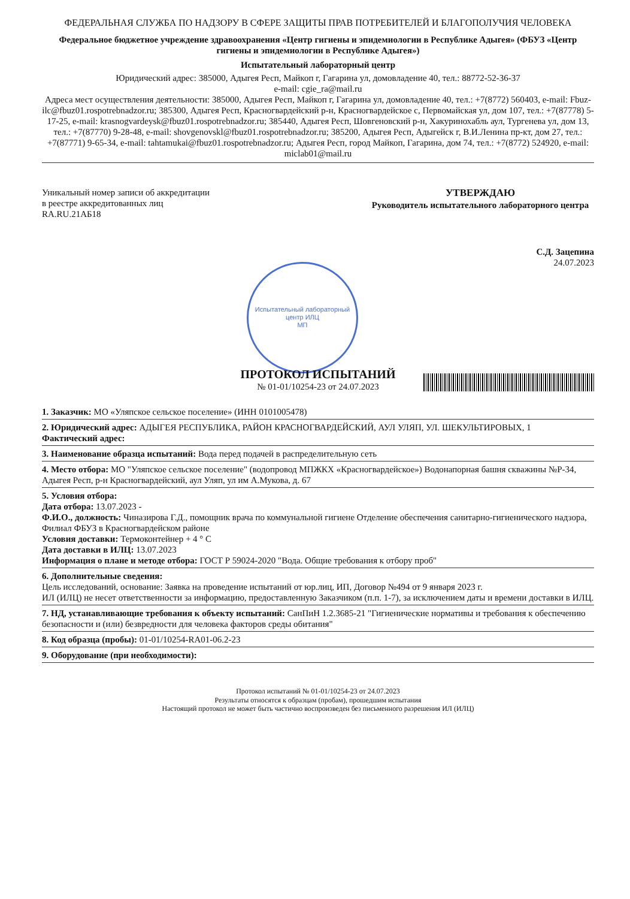ФЕДЕРАЛЬНАЯ СЛУЖБА ПО НАДЗОРУ В СФЕРЕ ЗАЩИТЫ ПРАВ ПОТРЕБИТЕЛЕЙ И БЛАГОПОЛУЧИЯ ЧЕЛОВЕКА
Федеральное бюджетное учреждение здравоохранения «Центр гигиены и эпидемиологии в Республике Адыгея» (ФБУЗ «Центр гигиены и эпидемиологии в Республике Адыгея»)
Испытательный лабораторный центр
Юридический адрес: 385000, Адыгея Респ, Майкоп г, Гагарина ул, домовладение 40, тел.: 88772-52-36-37
e-mail: cgie_ra@mail.ru
Адреса мест осуществления деятельности: 385000, Адыгея Респ, Майкоп г, Гагарина ул, домовладение 40, тел.: +7(8772) 560403, e-mail: Fbuz-ilc@fbuz01.rospotrebnadzor.ru; 385300, Адыгея Респ, Красногвардейский р-н, Красногвардейское с, Первомайская ул, дом 107, тел.: +7(87778) 5-17-25, e-mail: krasnogvardeysk@fbuz01.rospotrebnadzor.ru; 385440, Адыгея Респ, Шовгеновский р-н, Хакуринохабль аул, Тургенева ул, дом 13, тел.: +7(87770) 9-28-48, e-mail: shovgenovskl@fbuz01.rospotrebnadzor.ru; 385200, Адыгея Респ, Адыгейск г, В.И.Ленина пр-кт, дом 27, тел.: +7(87771) 9-65-34, e-mail: tahtamukai@fbuz01.rospotrebnadzor.ru; Адыгея Респ, город Майкоп, Гагарина, дом 74, тел.: +7(8772) 524920, e-mail: miclab01@mail.ru
Уникальный номер записи об аккредитации
в реестре аккредитованных лиц
RA.RU.21АБ18
УТВЕРЖДАЮ
Руководитель испытательного лабораторного центра
С.Д. Зацепина
24.07.2023
Испытательный лабораторный центр ИЛЦ
МП
ПРОТОКОЛ ИСПЫТАНИЙ
№ 01-01/10254-23 от 24.07.2023
1. Заказчик: МО «Уляпское сельское поселение» (ИНН 0101005478)
2. Юридический адрес: АДЫГЕЯ РЕСПУБЛИКА, РАЙОН КРАСНОГВАРДЕЙСКИЙ, АУЛ УЛЯП, УЛ. ШЕКУЛЬТИРОВЫХ, 1
Фактический адрес:
3. Наименование образца испытаний: Вода перед подачей в распределительную сеть
4. Место отбора: МО "Уляпское сельское поселение" (водопровод МПЖКХ «Красногвардейское») Водонапорная башня скважины №Р-34, Адыгея Респ, р-н Красногвардейский, аул Уляп, ул им А.Мукова, д. 67
5. Условия отбора:
Дата отбора: 13.07.2023 -
Ф.И.О., должность: Чиназирова Г.Д., помощник врача по коммунальной гигиене Отделение обеспечения санитарно-гигиенического надзора, Филиал ФБУЗ в Красногвардейском районе
Условия доставки: Термоконтейнер + 4 ° С
Дата доставки в ИЛЦ: 13.07.2023
Информация о плане и методе отбора: ГОСТ Р 59024-2020 "Вода. Общие требования к отбору проб"
6. Дополнительные сведения:
Цель исследований, основание: Заявка на проведение испытаний от юр.лиц, ИП, Договор №494 от 9 января 2023 г.
ИЛ (ИЛЦ) не несет ответственности за информацию, предоставленную Заказчиком (п.п. 1-7), за исключением даты и времени доставки в ИЛЦ.
7. НД, устанавливающие требования к объекту испытаний: СанПиН 1.2.3685-21 "Гигиенические нормативы и требования к обеспечению безопасности и (или) безвредности для человека факторов среды обитания"
8. Код образца (пробы): 01-01/10254-RA01-06.2-23
9. Оборудование (при необходимости):
Протокол испытаний № 01-01/10254-23 от 24.07.2023
Результаты относятся к образцам (пробам), прошедшим испытания
Настоящий протокол не может быть частично воспроизведен без письменного разрешения ИЛ (ИЛЦ)